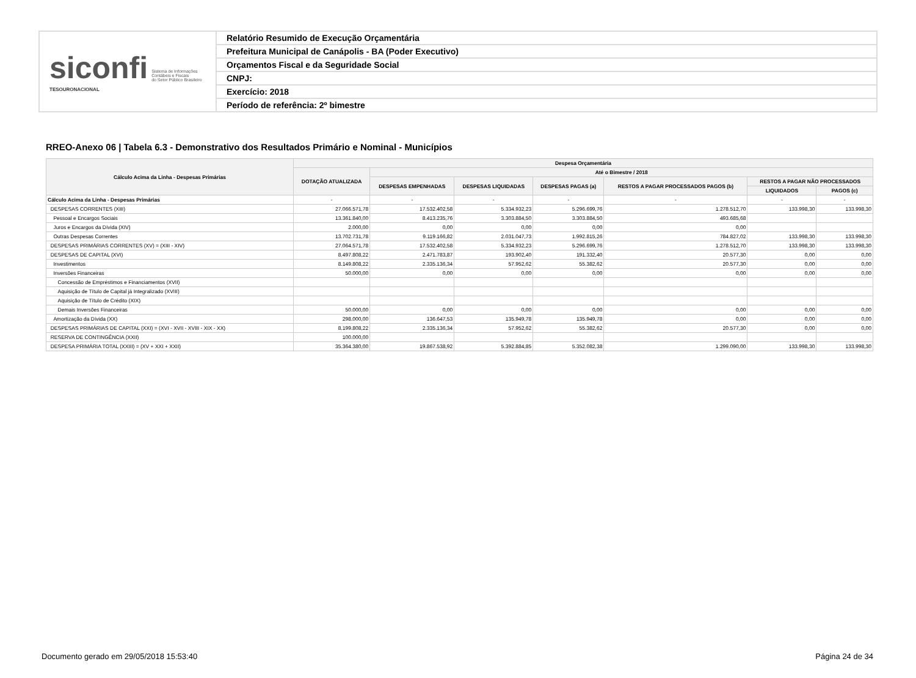siconfi Sistema de Informações
Contábeis e Fiscais
do Setor Público Brasileiro
TESOURONACIONAL
Relatório Resumido de Execução Orçamentária
Prefeitura Municipal de Canápolis - BA (Poder Executivo)
Orçamentos Fiscal e da Seguridade Social
CNPJ:
Exercício: 2018
Período de referência: 2º bimestre
RREO-Anexo 06 | Tabela 6.3 - Demonstrativo dos Resultados Primário e Nominal - Municípios
| Cálculo Acima da Linha - Despesas Primárias | Despesa Orçamentária | | | | | | |
| --- | --- | --- | --- | --- | --- | --- | --- |
| | DOTAÇÃO ATUALIZADA | Até o Bimestre / 2018 | | | | | |
| | | DESPESAS EMPENHADAS | DESPESAS LIQUIDADAS | DESPESAS PAGAS (a) | RESTOS A PAGAR PROCESSADOS PAGOS (b) | RESTOS A PAGAR NÃO PROCESSADOS | |
| | | | | | | LIQUIDADOS | PAGOS (c) |
| Cálculo Acima da Linha - Despesas Primárias | - | - | - | - | - | - | - |
| DESPESAS CORRENTES (XIII) | 27.066.571,78 | 17.532.402,58 | 5.334.932,23 | 5.296.699,76 | 1.278.512,70 | 133.998,30 | 133.998,30 |
| Pessoal e Encargos Sociais | 13.361.840,00 | 8.413.235,76 | 3.303.884,50 | 3.303.884,50 | 493.685,68 | | |
| Juros e Encargos da Dívida (XIV) | 2.000,00 | 0,00 | 0,00 | 0,00 | 0,00 | | |
| Outras Despesas Correntes | 13.702.731,78 | 9.119.166,82 | 2.031.047,73 | 1.992.815,26 | 784.827,02 | 133.998,30 | 133.998,30 |
| DESPESAS PRIMÁRIAS CORRENTES (XV) = (XIII - XIV) | 27.064.571,78 | 17.532.402,58 | 5.334.932,23 | 5.296.699,76 | 1.278.512,70 | 133.998,30 | 133.998,30 |
| DESPESAS DE CAPITAL (XVI) | 8.497.808,22 | 2.471.783,87 | 193.902,40 | 191.332,40 | 20.577,30 | 0,00 | 0,00 |
| Investimentos | 8.149.808,22 | 2.335.136,34 | 57.952,62 | 55.382,62 | 20.577,30 | 0,00 | 0,00 |
| Inversões Financeiras | 50.000,00 | 0,00 | 0,00 | 0,00 | 0,00 | 0,00 | 0,00 |
| Concessão de Empréstimos e Financiamentos (XVII) | | | | | | | |
| Aquisição de Título de Capital já Integralizado (XVIII) | | | | | | | |
| Aquisição de Título de Crédito (XIX) | | | | | | | |
| Demais Inversões Financeiras | 50.000,00 | 0,00 | 0,00 | 0,00 | 0,00 | 0,00 | 0,00 |
| Amortização da Dívida (XX) | 298.000,00 | 136.647,53 | 135.949,78 | 135.949,78 | 0,00 | 0,00 | 0,00 |
| DESPESAS PRIMÁRIAS DE CAPITAL (XXI) = (XVI - XVII - XVIII - XIX - XX) | 8.199.808,22 | 2.335.136,34 | 57.952,62 | 55.382,62 | 20.577,30 | 0,00 | 0,00 |
| RESERVA DE CONTINGÊNCIA (XXII) | 100.000,00 | | | | | | |
| DESPESA PRIMÁRIA TOTAL (XXIII) = (XV + XXI + XXII) | 35.364.380,00 | 19.867.538,92 | 5.392.884,85 | 5.352.082,38 | 1.299.090,00 | 133.998,30 | 133.998,30 |
Documento gerado em 29/05/2018 15:53:40 Página 24 de 34